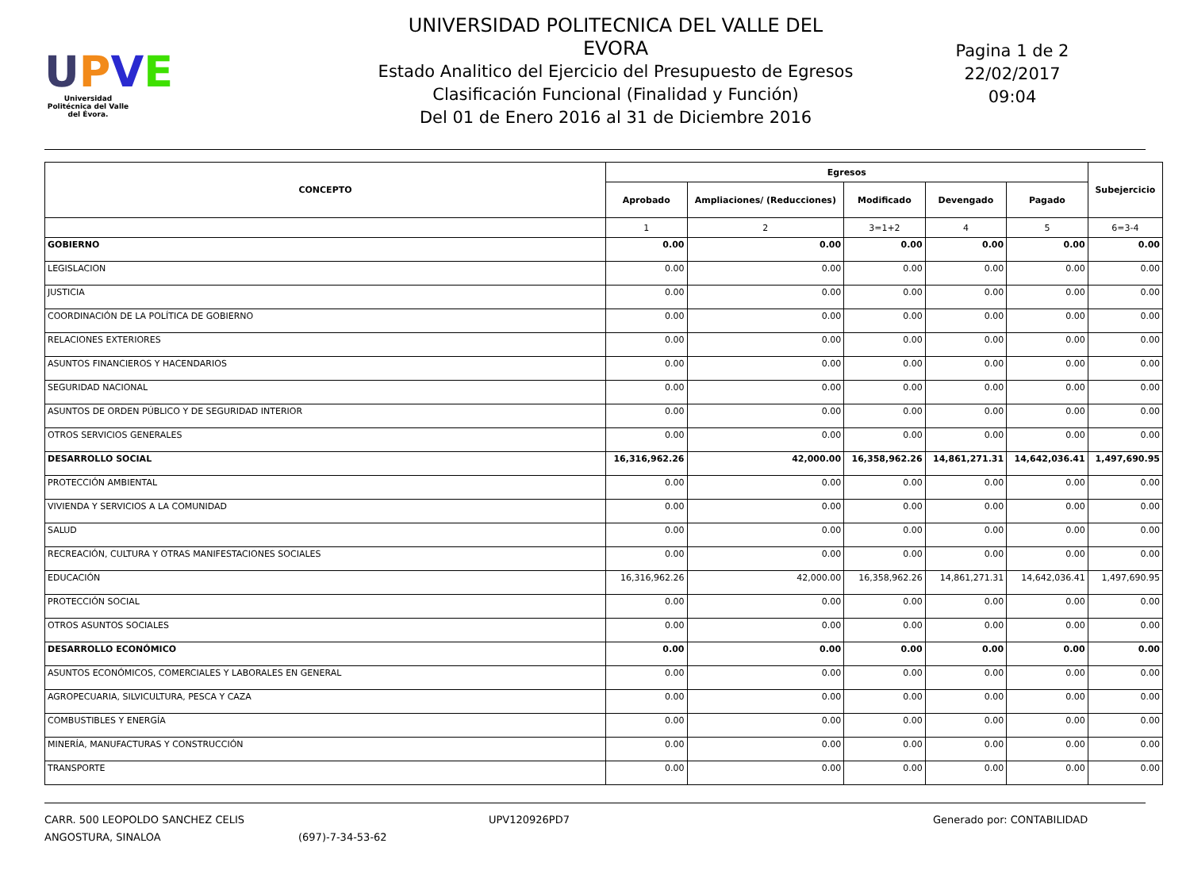UPVE
Universidad Politécnica del Valle del Évora.
UNIVERSIDAD POLITECNICA DEL VALLE DEL EVORA
Estado Analitico del Ejercicio del Presupuesto de Egresos
Clasificación Funcional (Finalidad y Función)
Del 01 de Enero 2016 al 31 de Diciembre 2016
Pagina 1 de 2
22/02/2017
09:04
| CONCEPTO | Egresos | | | | | Subejercicio |
| --- | --- | --- | --- | --- | --- | --- |
| | Aprobado | Ampliaciones/ (Reducciones) | Modificado | Devengado | Pagado | |
| | 1 | 2 | 3=1+2 | 4 | 5 | 6=3-4 |
| GOBIERNO | 0.00 | 0.00 | 0.00 | 0.00 | 0.00 | 0.00 |
| LEGISLACION | 0.00 | 0.00 | 0.00 | 0.00 | 0.00 | 0.00 |
| JUSTICIA | 0.00 | 0.00 | 0.00 | 0.00 | 0.00 | 0.00 |
| COORDINACIÓN DE LA POLÍTICA DE GOBIERNO | 0.00 | 0.00 | 0.00 | 0.00 | 0.00 | 0.00 |
| RELACIONES EXTERIORES | 0.00 | 0.00 | 0.00 | 0.00 | 0.00 | 0.00 |
| ASUNTOS FINANCIEROS Y HACENDARIOS | 0.00 | 0.00 | 0.00 | 0.00 | 0.00 | 0.00 |
| SEGURIDAD NACIONAL | 0.00 | 0.00 | 0.00 | 0.00 | 0.00 | 0.00 |
| ASUNTOS DE ORDEN PÚBLICO Y DE SEGURIDAD INTERIOR | 0.00 | 0.00 | 0.00 | 0.00 | 0.00 | 0.00 |
| OTROS SERVICIOS GENERALES | 0.00 | 0.00 | 0.00 | 0.00 | 0.00 | 0.00 |
| DESARROLLO SOCIAL | 16,316,962.26 | 42,000.00 | 16,358,962.26 | 14,861,271.31 | 14,642,036.41 | 1,497,690.95 |
| PROTECCIÓN AMBIENTAL | 0.00 | 0.00 | 0.00 | 0.00 | 0.00 | 0.00 |
| VIVIENDA Y SERVICIOS A LA COMUNIDAD | 0.00 | 0.00 | 0.00 | 0.00 | 0.00 | 0.00 |
| SALUD | 0.00 | 0.00 | 0.00 | 0.00 | 0.00 | 0.00 |
| RECREACIÓN, CULTURA Y OTRAS MANIFESTACIONES SOCIALES | 0.00 | 0.00 | 0.00 | 0.00 | 0.00 | 0.00 |
| EDUCACIÓN | 16,316,962.26 | 42,000.00 | 16,358,962.26 | 14,861,271.31 | 14,642,036.41 | 1,497,690.95 |
| PROTECCIÓN SOCIAL | 0.00 | 0.00 | 0.00 | 0.00 | 0.00 | 0.00 |
| OTROS ASUNTOS SOCIALES | 0.00 | 0.00 | 0.00 | 0.00 | 0.00 | 0.00 |
| DESARROLLO ECONÓMICO | 0.00 | 0.00 | 0.00 | 0.00 | 0.00 | 0.00 |
| ASUNTOS ECONÓMICOS, COMERCIALES Y LABORALES EN GENERAL | 0.00 | 0.00 | 0.00 | 0.00 | 0.00 | 0.00 |
| AGROPECUARIA, SILVICULTURA, PESCA Y CAZA | 0.00 | 0.00 | 0.00 | 0.00 | 0.00 | 0.00 |
| COMBUSTIBLES Y ENERGÍA | 0.00 | 0.00 | 0.00 | 0.00 | 0.00 | 0.00 |
| MINERÍA, MANUFACTURAS Y CONSTRUCCIÓN | 0.00 | 0.00 | 0.00 | 0.00 | 0.00 | 0.00 |
| TRANSPORTE | 0.00 | 0.00 | 0.00 | 0.00 | 0.00 | 0.00 |
CARR. 500 LEOPOLDO SANCHEZ CELIS
ANGOSTURA, SINALOA
(697)-7-34-53-62 UPV120926PD7 Generado por: CONTABILIDAD